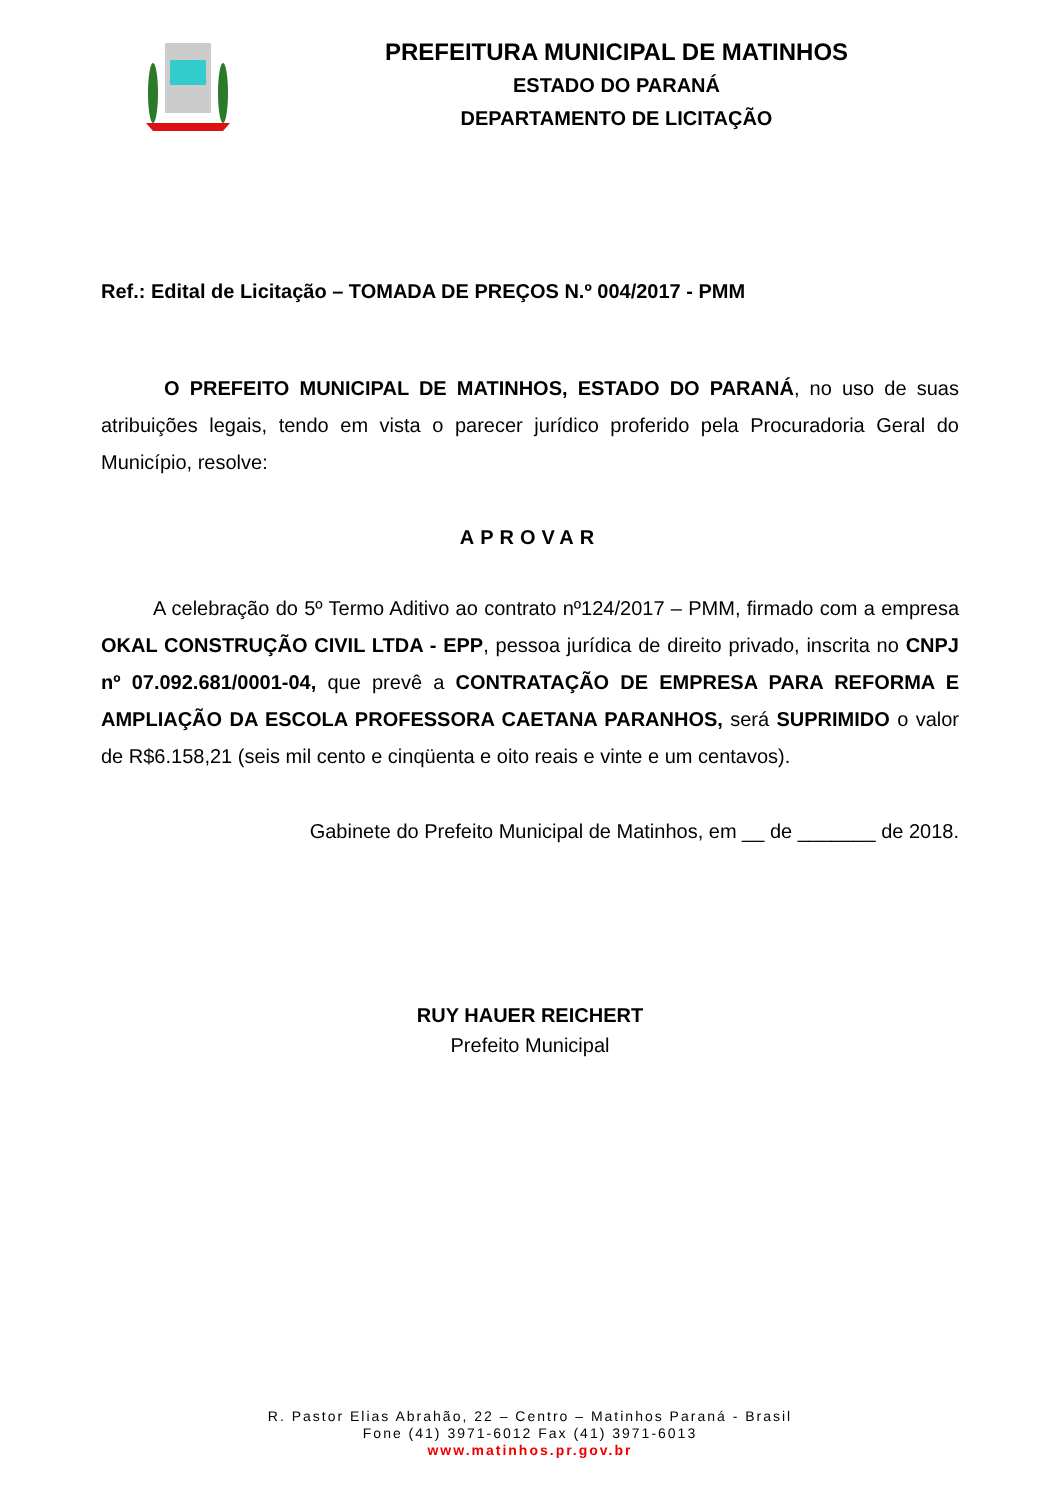PREFEITURA MUNICIPAL DE MATINHOS
ESTADO DO PARANÁ
DEPARTAMENTO DE LICITAÇÃO
Ref.: Edital de Licitação – TOMADA DE PREÇOS N.º 004/2017 - PMM
O PREFEITO MUNICIPAL DE MATINHOS, ESTADO DO PARANÁ, no uso de suas atribuições legais, tendo em vista o parecer jurídico proferido pela Procuradoria Geral do Município, resolve:
APROVAR
A celebração do 5º Termo Aditivo ao contrato nº124/2017 – PMM, firmado com a empresa OKAL CONSTRUÇÃO CIVIL LTDA - EPP, pessoa jurídica de direito privado, inscrita no CNPJ nº 07.092.681/0001-04, que prevê a CONTRATAÇÃO DE EMPRESA PARA REFORMA E AMPLIAÇÃO DA ESCOLA PROFESSORA CAETANA PARANHOS, será SUPRIMIDO o valor de R$6.158,21 (seis mil cento e cinqüenta e oito reais e vinte e um centavos).
Gabinete do Prefeito Municipal de Matinhos, em __ de _______ de 2018.
RUY HAUER REICHERT
Prefeito Municipal
R. Pastor Elias Abrahão, 22 – Centro – Matinhos Paraná - Brasil
Fone (41) 3971-6012 Fax (41) 3971-6013
www.matinhos.pr.gov.br